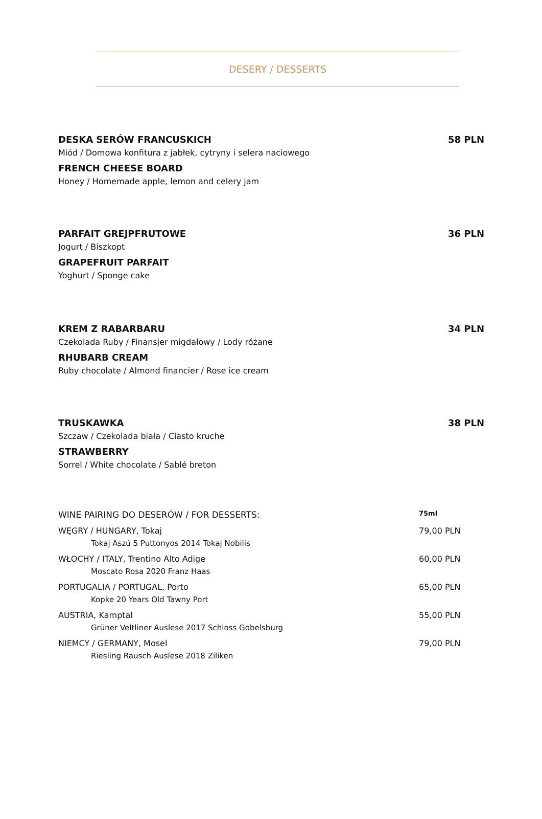DESERY / DESSERTS
DESKA SERÓW FRANCUSKICH 58 PLN
Miód / Domowa konfitura z jabłek, cytryny i selera naciowego
FRENCH CHEESE BOARD
Honey / Homemade apple, lemon and celery jam
PARFAIT GREJPFRUTOWE 36 PLN
Jogurt / Biszkopt
GRAPEFRUIT PARFAIT
Yoghurt / Sponge cake
KREM Z RABARBARU 34 PLN
Czekolada Ruby / Finansjer migdałowy / Lody różane
RHUBARB CREAM
Ruby chocolate / Almond financier / Rose ice cream
TRUSKAWKA 38 PLN
Szczaw / Czekolada biała / Ciasto kruche
STRAWBERRY
Sorrel / White chocolate / Sablé breton
WINE PAIRING DO DESERÓW / FOR DESSERTS: 75ml
WĘGRY / HUNGARY, Tokaj
Tokaj Aszú 5 Puttonyos 2014 Tokaj Nobilis
79,00 PLN
WŁOCHY / ITALY, Trentino Alto Adige
Moscato Rosa 2020 Franz Haas
60,00 PLN
PORTUGALIA / PORTUGAL, Porto
Kopke 20 Years Old Tawny Port
65,00 PLN
AUSTRIA, Kamptal
Grüner Veltliner Auslese 2017 Schloss Gobelsburg
55,00 PLN
NIEMCY / GERMANY, Mosel
Riesling Rausch Auslese 2018 Ziliken
79,00 PLN